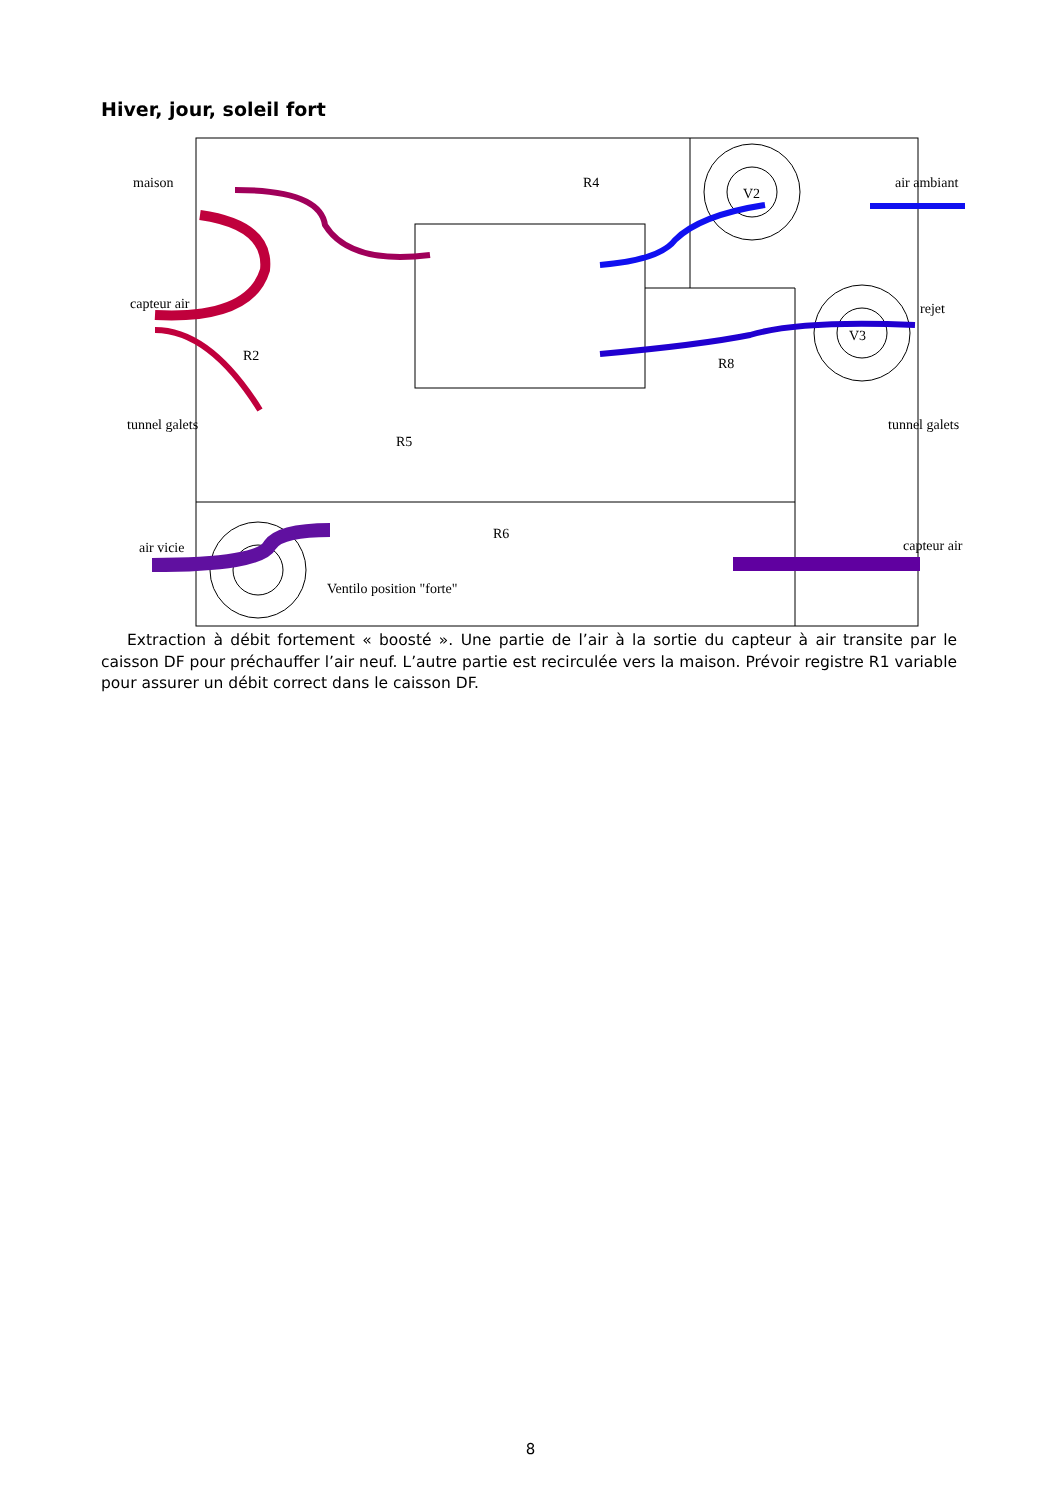Hiver, jour, soleil fort
maison
R4
V2
air ambiant
capteur air
rejet
R2
V3
R8
tunnel galets
R5
tunnel galets
R6
air vicie
capteur air
Ventilo position "forte"
Extraction à débit fortement « boosté ». Une partie de l’air à la sortie du capteur à air transite par le caisson DF pour préchauffer l’air neuf. L’autre partie est recirculée vers la maison. Prévoir registre R1 variable pour assurer un débit correct dans le caisson DF.
8